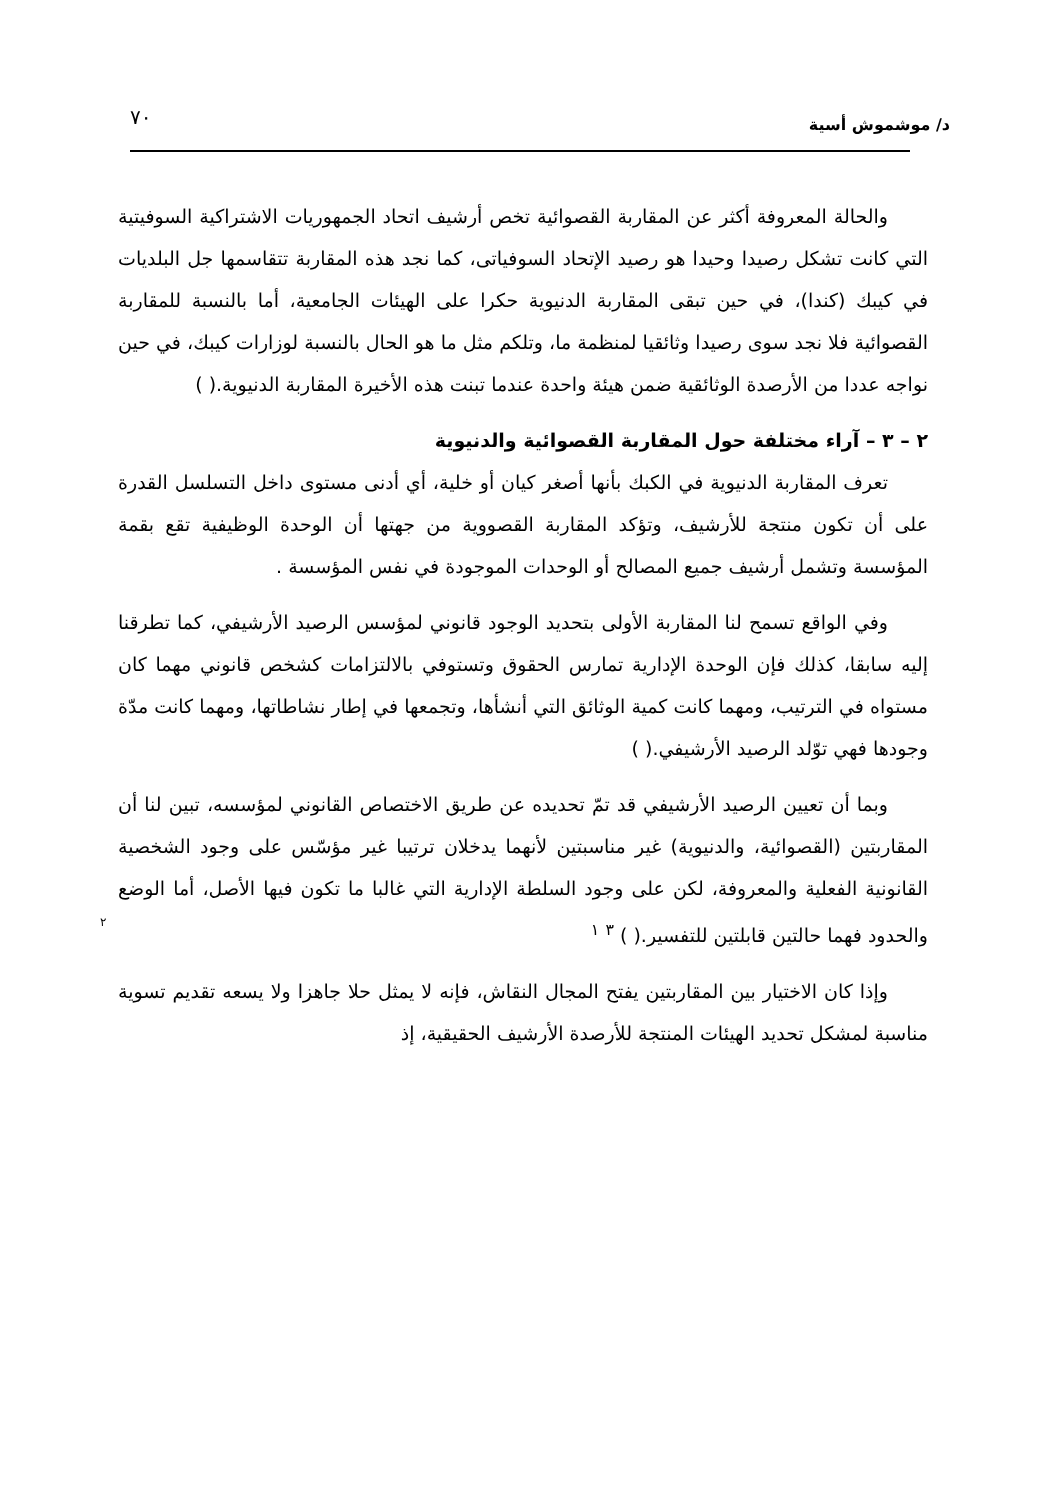٧٠ د/ موشموش أسية
٢
والحالة المعروفة أكثر عن المقاربة القصوائية تخص أرشيف اتحاد الجمهوريات الاشتراكية السوفيتية التي كانت تشكل رصيدا وحيدا هو رصيد الإتحاد السوفياتى، كما نجد هذه المقاربة تتقاسمها جل البلديات في كيبك (كندا)، في حين تبقى المقاربة الدنيوية حكرا على الهيئات الجامعية، أما بالنسبة للمقاربة القصوائية فلا نجد سوى رصيدا وثائقيا لمنظمة ما، وتلكم مثل ما هو الحال بالنسبة لوزارات كيبك، في حين نواجه عددا من الأرصدة الوثائقية ضمن هيئة واحدة عندما تبنت هذه الأخيرة المقاربة الدنيوية.( )
٢ – ٣ – آراء مختلفة حول المقاربة القصوائية والدنيوية
تعرف المقاربة الدنيوية في الكبك بأنها أصغر كيان أو خلية، أي أدنى مستوى داخل التسلسل القدرة على أن تكون منتجة للأرشيف، وتؤكد المقاربة القصووية من جهتها أن الوحدة الوظيفية تقع بقمة المؤسسة وتشمل أرشيف جميع المصالح أو الوحدات الموجودة في نفس المؤسسة .
وفي الواقع تسمح لنا المقاربة الأولى بتحديد الوجود قانوني لمؤسس الرصيد الأرشيفي، كما تطرقنا إليه سابقا، كذلك فإن الوحدة الإدارية تمارس الحقوق وتستوفي بالالتزامات كشخص قانوني مهما كان مستواه في الترتيب، ومهما كانت كمية الوثائق التي أنشأها، وتجمعها في إطار نشاطاتها، ومهما كانت مدّة وجودها فهي توّلد الرصيد الأرشيفي.( )
وبما أن تعيين الرصيد الأرشيفي قد تمّ تحديده عن طريق الاختصاص القانوني لمؤسسه، تبين لنا أن المقاربتين (القصوائية، والدنيوية) غير مناسبتين لأنهما يدخلان ترتيبا غير مؤسّس على وجود الشخصية القانونية الفعلية والمعروفة، لكن على وجود السلطة الإدارية التي غالبا ما تكون فيها الأصل، أما الوضع والحدود فهما حالتين قابلتين للتفسير.( ) <sup>٣</sup> <sup>١</sup>
وإذا كان الاختيار بين المقاربتين يفتح المجال النقاش، فإنه لا يمثل حلا جاهزا ولا يسعه تقديم تسوية مناسبة لمشكل تحديد الهيئات المنتجة للأرصدة الأرشيف الحقيقية، إذ